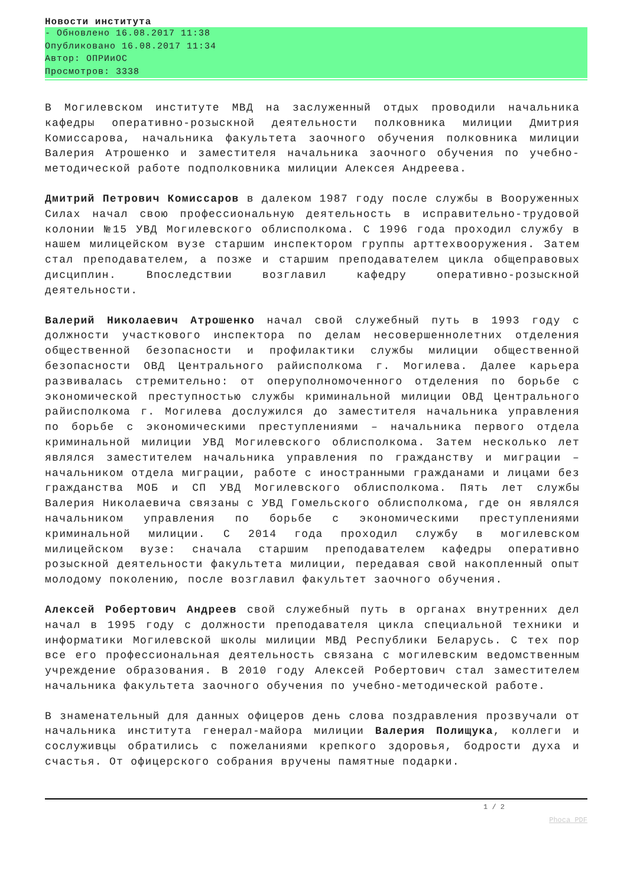Новости института
- Обновлено 16.08.2017 11:38
Опубликовано 16.08.2017 11:34
Автор: ОПРИиОС
Просмотров: 3338
В Могилевском институте МВД на заслуженный отдых проводили начальника кафедры оперативно-розыскной деятельности полковника милиции Дмитрия Комиссарова, начальника факультета заочного обучения полковника милиции Валерия Атрошенко и заместителя начальника заочного обучения по учебно-методической работе подполковника милиции Алексея Андреева.
Дмитрий Петрович Комиссаров в далеком 1987 году после службы в Вооруженных Силах начал свою профессиональную деятельность в исправительно-трудовой колонии №15 УВД Могилевского облисполкома. С 1996 года проходил службу в нашем милицейском вузе старшим инспектором группы арттехвооружения. Затем стал преподавателем, а позже и старшим преподавателем цикла общеправовых дисциплин. Впоследствии возглавил кафедру оперативно-розыскной деятельности.
Валерий Николаевич Атрошенко начал свой служебный путь в 1993 году с должности участкового инспектора по делам несовершеннолетних отделения общественной безопасности и профилактики службы милиции общественной безопасности ОВД Центрального райисполкома г. Могилева. Далее карьера развивалась стремительно: от оперуполномоченного отделения по борьбе с экономической преступностью службы криминальной милиции ОВД Центрального райисполкома г. Могилева дослужился до заместителя начальника управления по борьбе с экономическими преступлениями – начальника первого отдела криминальной милиции УВД Могилевского облисполкома. Затем несколько лет являлся заместителем начальника управления по гражданству и миграции – начальником отдела миграции, работе с иностранными гражданами и лицами без гражданства МОБ и СП УВД Могилевского облисполкома. Пять лет службы Валерия Николаевича связаны с УВД Гомельского облисполкома, где он являлся начальником управления по борьбе с экономическими преступлениями криминальной милиции. С 2014 года проходил службу в могилевском милицейском вузе: сначала старшим преподавателем кафедры оперативно розыскной деятельности факультета милиции, передавая свой накопленный опыт молодому поколению, после возглавил факультет заочного обучения.
Алексей Робертович Андреев свой служебный путь в органах внутренних дел начал в 1995 году с должности преподавателя цикла специальной техники и информатики Могилевской школы милиции МВД Республики Беларусь. С тех пор все его профессиональная деятельность связана с могилевским ведомственным учреждение образования. В 2010 году Алексей Робертович стал заместителем начальника факультета заочного обучения по учебно-методической работе.
В знаменательный для данных офицеров день слова поздравления прозвучали от начальника института генерал-майора милиции Валерия Полищука, коллеги и сослуживцы обратились с пожеланиями крепкого здоровья, бодрости духа и счастья. От офицерского собрания вручены памятные подарки.
1 / 2
Phoca PDF